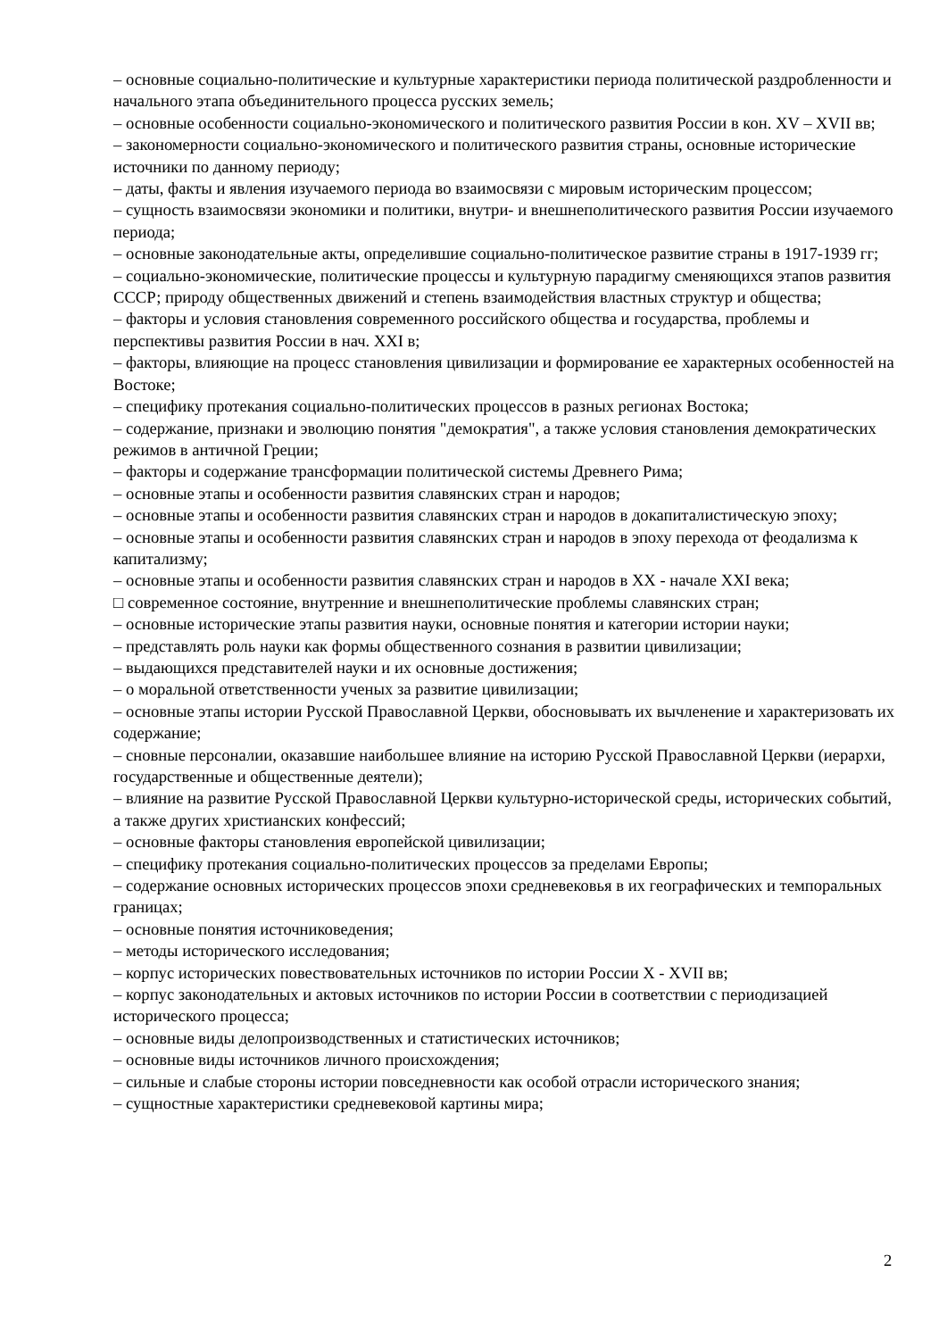– основные социально-политические и культурные характеристики периода политической раздробленности и начального этапа объединительного процесса русских земель;
– основные особенности социально-экономического и политического развития России в кон. XV – XVII вв;
– закономерности социально-экономического и политического развития страны, основные исторические источники по данному периоду;
– даты, факты и явления изучаемого периода во взаимосвязи с мировым историческим процессом;
– сущность взаимосвязи экономики и политики, внутри- и внешнеполитического развития России изучаемого периода;
– основные законодательные акты, определившие социально-политическое развитие страны в 1917-1939 гг;
– социально-экономические, политические процессы и культурную парадигму сменяющихся этапов развития СССР; природу общественных движений и степень взаимодействия властных структур и общества;
– факторы и условия становления современного российского общества и государства, проблемы и перспективы развития России в нач. XXI в;
– факторы, влияющие на процесс становления цивилизации и формирование ее характерных особенностей на Востоке;
– специфику протекания социально-политических процессов в разных регионах Востока;
– содержание, признаки и эволюцию понятия "демократия", а также условия становления демократических режимов в античной Греции;
– факторы и содержание трансформации политической системы Древнего Рима;
– основные этапы и особенности развития славянских стран и народов;
– основные этапы и особенности развития славянских стран и народов в докапиталистическую эпоху;
– основные этапы и особенности развития славянских стран и народов в эпоху перехода от феодализма к капитализму;
– основные этапы и особенности развития славянских стран и народов в XX - начале XXI века;
□ современное состояние, внутренние и внешнеполитические проблемы славянских стран;
– основные исторические этапы развития науки, основные понятия и категории истории науки;
– представлять роль науки как формы общественного сознания в развитии цивилизации;
– выдающихся представителей науки и их основные достижения;
– о моральной ответственности ученых за развитие цивилизации;
– основные этапы истории Русской Православной Церкви, обосновывать их вычленение и характеризовать их содержание;
– сновные персоналии, оказавшие наибольшее влияние на историю Русской Православной Церкви (иерархи, государственные и общественные деятели);
– влияние на развитие Русской Православной Церкви культурно-исторической среды, исторических событий, а также других христианских конфессий;
– основные факторы становления европейской цивилизации;
– специфику протекания социально-политических процессов за пределами Европы;
– содержание основных исторических процессов эпохи средневековья в их географических и темпоральных границах;
– основные понятия источниковедения;
– методы исторического исследования;
– корпус исторических повествовательных источников по истории России X - XVII вв;
– корпус законодательных и актовых источников по истории России в соответствии с периодизацией исторического процесса;
– основные виды делопроизводственных и статистических источников;
– основные виды источников личного происхождения;
– сильные и слабые стороны истории повседневности как особой отрасли исторического знания;
– сущностные характеристики средневековой картины мира;
2